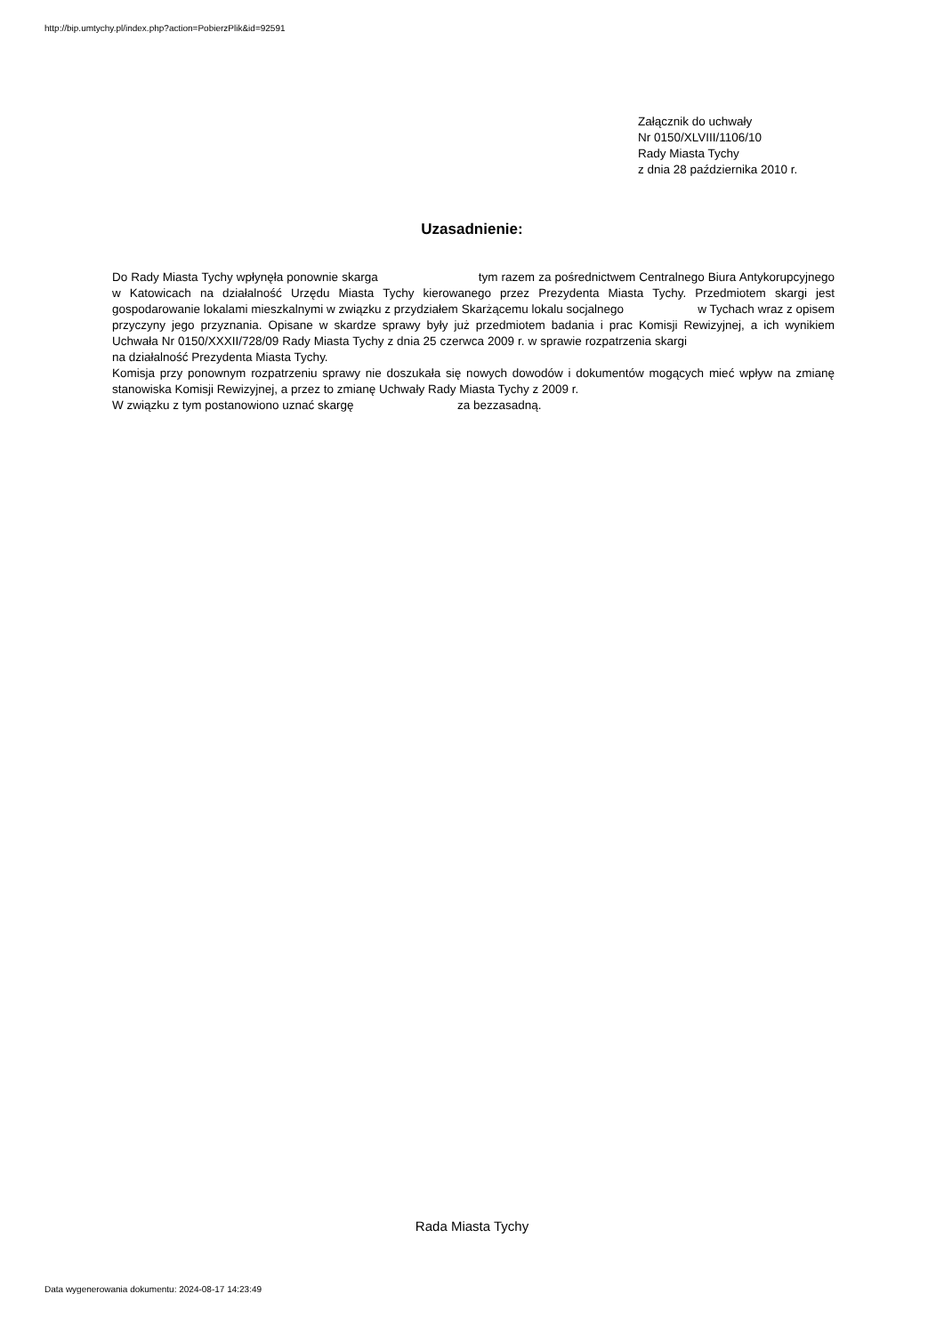http://bip.umtychy.pl/index.php?action=PobierzPlik&id=92591
Załącznik do uchwały
Nr 0150/XLVIII/1106/10
Rady Miasta Tychy
z dnia 28 października 2010 r.
Uzasadnienie:
Do Rady Miasta Tychy wpłynęła ponownie skarga tym razem za pośrednictwem Centralnego Biura Antykorupcyjnego w Katowicach na działalność Urzędu Miasta Tychy kierowanego przez Prezydenta Miasta Tychy. Przedmiotem skargi jest gospodarowanie lokalami mieszkalnymi w związku z przydziałem Skarżącemu lokalu socjalnego w Tychach wraz z opisem przyczyny jego przyznania. Opisane w skardze sprawy były już przedmiotem badania i prac Komisji Rewizyjnej, a ich wynikiem Uchwała Nr 0150/XXXII/728/09 Rady Miasta Tychy z dnia 25 czerwca 2009 r. w sprawie rozpatrzenia skargi na działalność Prezydenta Miasta Tychy.
Komisja przy ponownym rozpatrzeniu sprawy nie doszukała się nowych dowodów i dokumentów mogących mieć wpływ na zmianę stanowiska Komisji Rewizyjnej, a przez to zmianę Uchwały Rady Miasta Tychy z 2009 r.
W związku z tym postanowiono uznać skargę za bezzasadną.
Rada Miasta Tychy
Data wygenerowania dokumentu: 2024-08-17 14:23:49